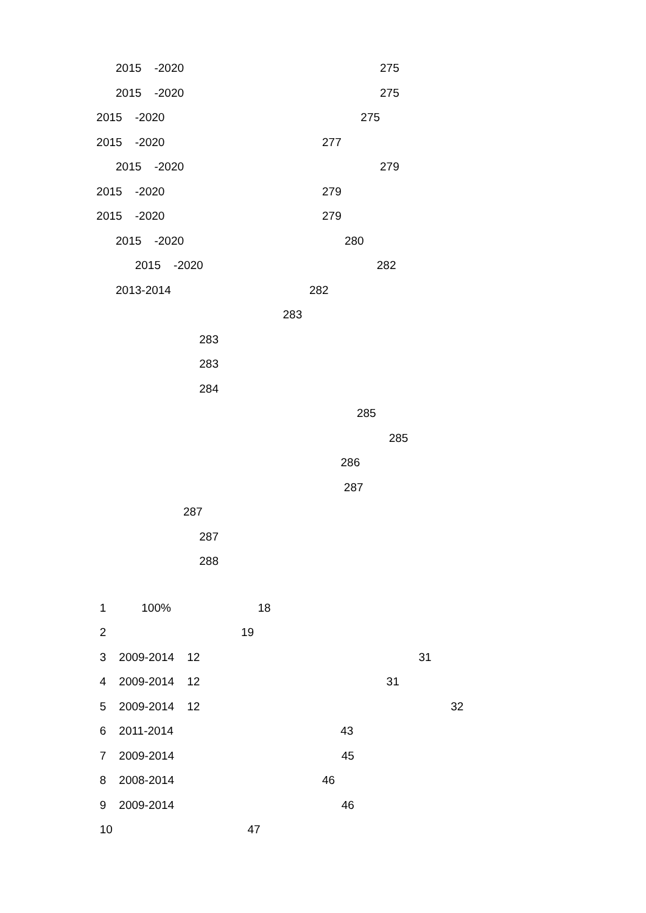2015 -2020 275
2015 -2020 275
2015 -2020 275
2015 -2020 277
2015 -2020 279
2015 -2020 279
2015 -2020 279
2015 -2020 280
2015 -2020 282
2013-2014 282
283
283
283
284
285
285
286
287
287
287
288
1 100% 18
2 19
3 2009-2014 12 31
4 2009-2014 12 31
5 2009-2014 12 32
6 2011-2014 43
7 2009-2014 45
8 2008-2014 46
9 2009-2014 46
10 47